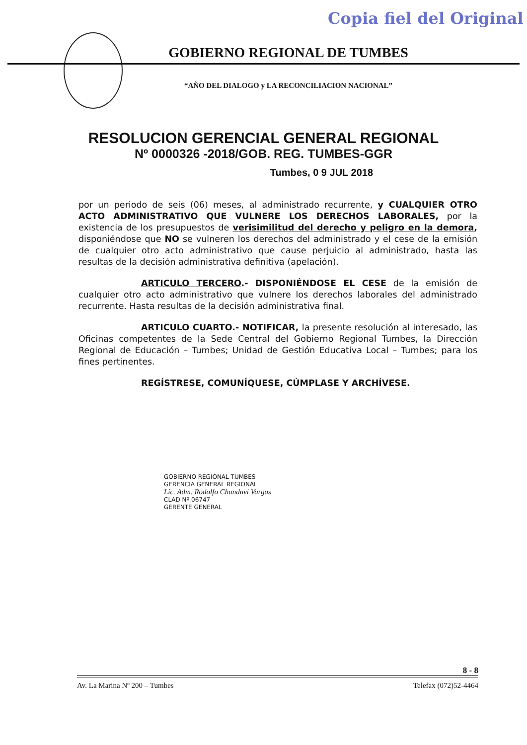Copia fiel del Original
GOBIERNO REGIONAL DE TUMBES
“AÑO DEL DIALOGO y LA RECONCILIACION NACIONAL”
RESOLUCION GERENCIAL GENERAL REGIONAL
Nº 0000326 -2018/GOB. REG. TUMBES-GGR
Tumbes, 0 9 JUL 2018
por un periodo de seis (06) meses, al administrado recurrente, y CUALQUIER OTRO ACTO ADMINISTRATIVO QUE VULNERE LOS DERECHOS LABORALES, por la existencia de los presupuestos de verisimilitud del derecho y peligro en la demora, disponiéndose que NO se vulneren los derechos del administrado y el cese de la emisión de cualquier otro acto administrativo que cause perjuicio al administrado, hasta las resultas de la decisión administrativa definitiva (apelación).
ARTICULO TERCERO.- DISPONIÉNDOSE EL CESE de la emisión de cualquier otro acto administrativo que vulnere los derechos laborales del administrado recurrente. Hasta resultas de la decisión administrativa final.
ARTICULO CUARTO.- NOTIFICAR, la presente resolución al interesado, las Oficinas competentes de la Sede Central del Gobierno Regional Tumbes, la Dirección Regional de Educación – Tumbes; Unidad de Gestión Educativa Local – Tumbes; para los fines pertinentes.
REGÍSTRESE, COMUNÍQUESE, CÚMPLASE Y ARCHÍVESE.
GOBIERNO REGIONAL TUMBES
GERENCIA GENERAL REGIONAL
Lic. Adm. Rodolfo Chanduvi Vargas
CLAD Nº 06747
GERENTE GENERAL
8 - 8
Av. La Marina Nº 200 – Tumbes Telefax (072)52-4464